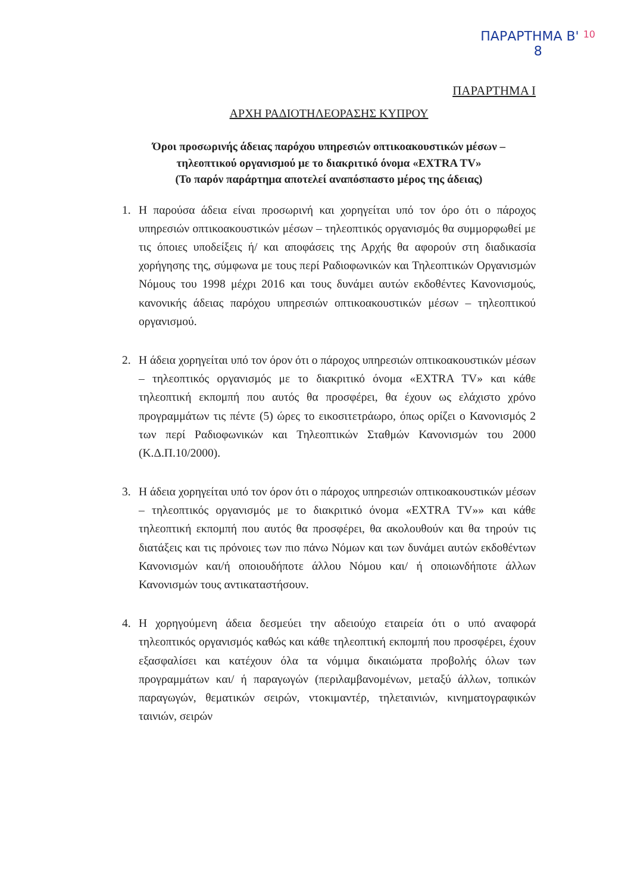ΠΑΡΑΡΤΗΜΑ Β' 10
8
ΠΑΡΑΡΤΗΜΑ Ι
ΑΡΧΗ ΡΑΔΙΟΤΗΛΕΟΡΑΣΗΣ ΚΥΠΡΟΥ
Όροι προσωρινής άδειας παρόχου υπηρεσιών οπτικοακουστικών μέσων – τηλεοπτικού οργανισμού με το διακριτικό όνομα «EXTRA TV»
(Το παρόν παράρτημα αποτελεί αναπόσπαστο μέρος της άδειας)
1. Η παρούσα άδεια είναι προσωρινή και χορηγείται υπό τον όρο ότι ο πάροχος υπηρεσιών οπτικοακουστικών μέσων – τηλεοπτικός οργανισμός θα συμμορφωθεί με τις όποιες υποδείξεις ή/ και αποφάσεις της Αρχής θα αφορούν στη διαδικασία χορήγησης της, σύμφωνα με τους περί Ραδιοφωνικών και Τηλεοπτικών Οργανισμών Νόμους του 1998 μέχρι 2016 και τους δυνάμει αυτών εκδοθέντες Κανονισμούς, κανονικής άδειας παρόχου υπηρεσιών οπτικοακουστικών μέσων – τηλεοπτικού οργανισμού.
2. Η άδεια χορηγείται υπό τον όρον ότι ο πάροχος υπηρεσιών οπτικοακουστικών μέσων – τηλεοπτικός οργανισμός με το διακριτικό όνομα «EXTRA TV» και κάθε τηλεοπτική εκπομπή που αυτός θα προσφέρει, θα έχουν ως ελάχιστο χρόνο προγραμμάτων τις πέντε (5) ώρες το εικοσιτετράωρο, όπως ορίζει ο Κανονισμός 2 των περί Ραδιοφωνικών και Τηλεοπτικών Σταθμών Κανονισμών του 2000 (Κ.Δ.Π.10/2000).
3. Η άδεια χορηγείται υπό τον όρον ότι ο πάροχος υπηρεσιών οπτικοακουστικών μέσων – τηλεοπτικός οργανισμός με το διακριτικό όνομα «EXTRA TV»» και κάθε τηλεοπτική εκπομπή που αυτός θα προσφέρει, θα ακολουθούν και θα τηρούν τις διατάξεις και τις πρόνοιες των πιο πάνω Νόμων και των δυνάμει αυτών εκδοθέντων Κανονισμών και/ή οποιουδήποτε άλλου Νόμου και/ ή οποιωνδήποτε άλλων Κανονισμών τους αντικαταστήσουν.
4. Η χορηγούμενη άδεια δεσμεύει την αδειούχο εταιρεία ότι ο υπό αναφορά τηλεοπτικός οργανισμός καθώς και κάθε τηλεοπτική εκπομπή που προσφέρει, έχουν εξασφαλίσει και κατέχουν όλα τα νόμιμα δικαιώματα προβολής όλων των προγραμμάτων και/ ή παραγωγών (περιλαμβανομένων, μεταξύ άλλων, τοπικών παραγωγών, θεματικών σειρών, ντοκιμαντέρ, τηλεταινιών, κινηματογραφικών ταινιών, σειρών